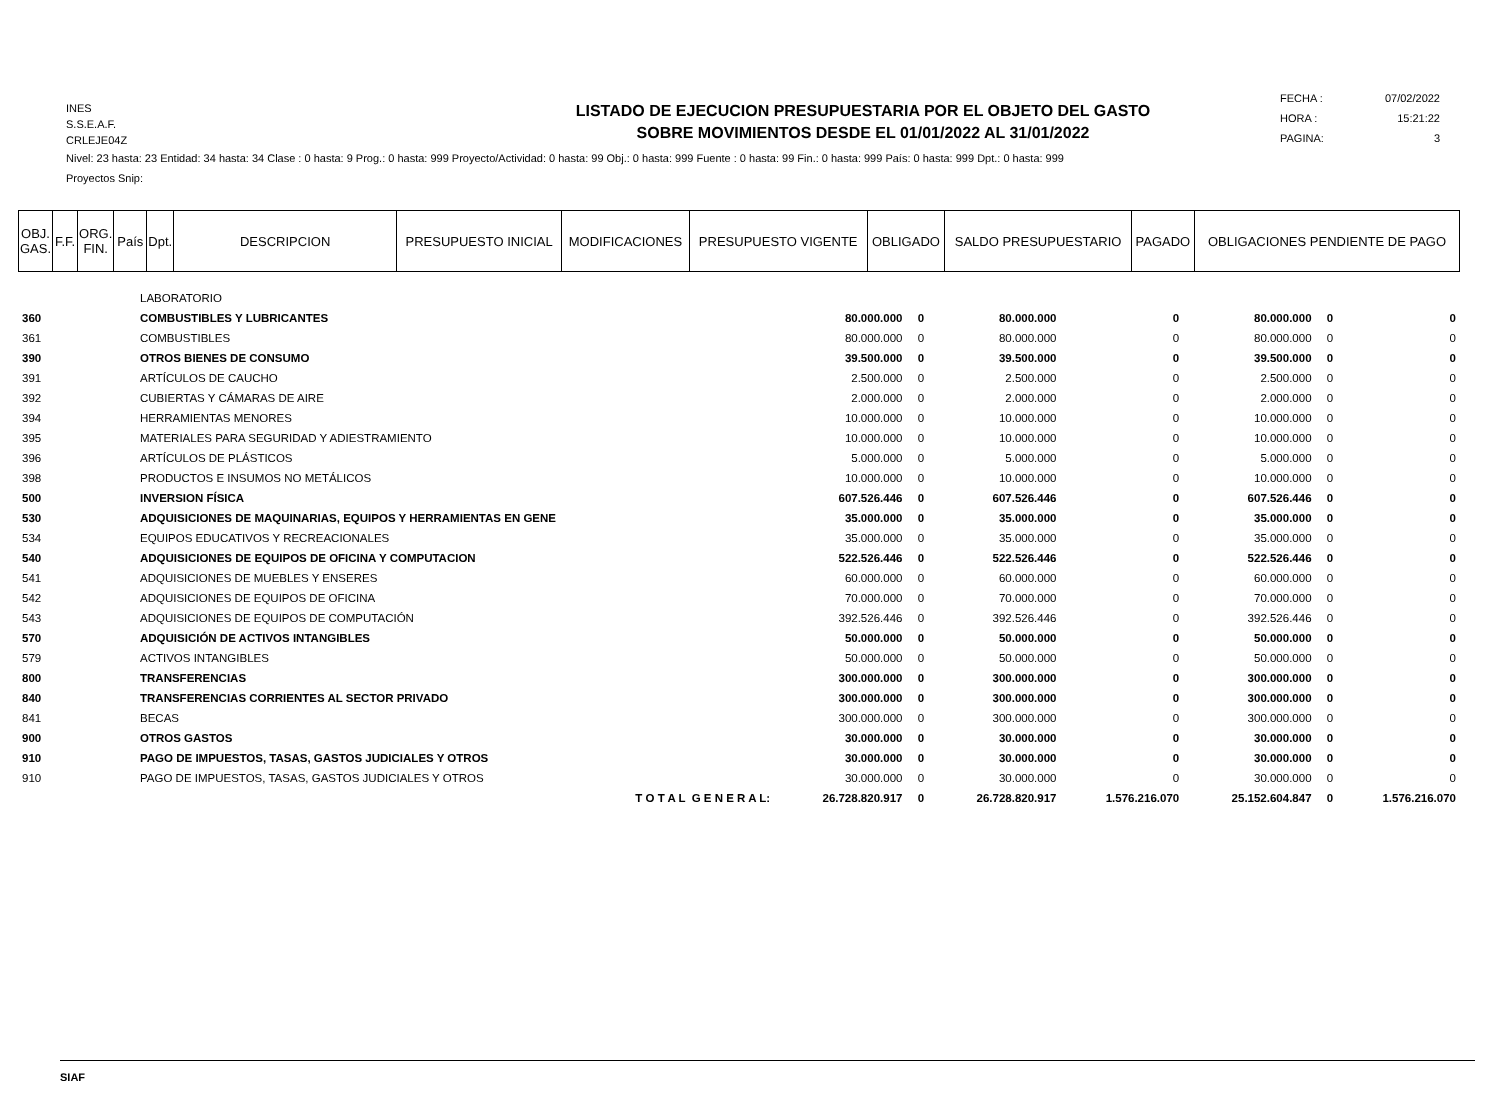INES
S.S.E.A.F.
CRLEJE04Z
LISTADO DE EJECUCION PRESUPUESTARIA POR EL OBJETO DEL GASTO
SOBRE MOVIMIENTOS DESDE EL 01/01/2022 AL 31/01/2022
FECHA : 07/02/2022
HORA : 15:21:22
PAGINA: 3
Nivel: 23 hasta: 23 Entidad: 34 hasta: 34 Clase : 0 hasta: 9 Prog.: 0 hasta: 999 Proyecto/Actividad: 0 hasta: 99 Obj.: 0 hasta: 999 Fuente : 0 hasta: 99 Fin.: 0 hasta: 999 País: 0 hasta: 999 Dpt.: 0 hasta: 999
Proyectos Snip:
| OBJ. GAS. | F.F. | ORG. FIN. | País | Dpt. | DESCRIPCION | PRESUPUESTO INICIAL | MODIFICACIONES | PRESUPUESTO VIGENTE | OBLIGADO | SALDO PRESUPUESTARIO | PAGADO | OBLIGACIONES PENDIENTE DE PAGO |
| --- | --- | --- | --- | --- | --- | --- | --- | --- | --- | --- | --- | --- |
| | LABORATORIO | | | | | | | |
| 360 | COMBUSTIBLES Y LUBRICANTES | 80.000.000 | 0 | 80.000.000 | 0 | 80.000.000 | 0 | 0 |
| 361 | COMBUSTIBLES | 80.000.000 | 0 | 80.000.000 | 0 | 80.000.000 | 0 | 0 |
| 390 | OTROS BIENES DE CONSUMO | 39.500.000 | 0 | 39.500.000 | 0 | 39.500.000 | 0 | 0 |
| 391 | ARTÍCULOS DE CAUCHO | 2.500.000 | 0 | 2.500.000 | 0 | 2.500.000 | 0 | 0 |
| 392 | CUBIERTAS Y CÁMARAS DE AIRE | 2.000.000 | 0 | 2.000.000 | 0 | 2.000.000 | 0 | 0 |
| 394 | HERRAMIENTAS MENORES | 10.000.000 | 0 | 10.000.000 | 0 | 10.000.000 | 0 | 0 |
| 395 | MATERIALES PARA SEGURIDAD Y ADIESTRAMIENTO | 10.000.000 | 0 | 10.000.000 | 0 | 10.000.000 | 0 | 0 |
| 396 | ARTÍCULOS DE PLÁSTICOS | 5.000.000 | 0 | 5.000.000 | 0 | 5.000.000 | 0 | 0 |
| 398 | PRODUCTOS E INSUMOS NO METÁLICOS | 10.000.000 | 0 | 10.000.000 | 0 | 10.000.000 | 0 | 0 |
| 500 | INVERSION FÍSICA | 607.526.446 | 0 | 607.526.446 | 0 | 607.526.446 | 0 | 0 |
| 530 | ADQUISICIONES DE MAQUINARIAS, EQUIPOS Y HERRAMIENTAS EN GENE | 35.000.000 | 0 | 35.000.000 | 0 | 35.000.000 | 0 | 0 |
| 534 | EQUIPOS EDUCATIVOS Y RECREACIONALES | 35.000.000 | 0 | 35.000.000 | 0 | 35.000.000 | 0 | 0 |
| 540 | ADQUISICIONES DE EQUIPOS DE OFICINA Y COMPUTACION | 522.526.446 | 0 | 522.526.446 | 0 | 522.526.446 | 0 | 0 |
| 541 | ADQUISICIONES DE MUEBLES Y ENSERES | 60.000.000 | 0 | 60.000.000 | 0 | 60.000.000 | 0 | 0 |
| 542 | ADQUISICIONES DE EQUIPOS DE OFICINA | 70.000.000 | 0 | 70.000.000 | 0 | 70.000.000 | 0 | 0 |
| 543 | ADQUISICIONES DE EQUIPOS DE COMPUTACIÓN | 392.526.446 | 0 | 392.526.446 | 0 | 392.526.446 | 0 | 0 |
| 570 | ADQUISICIÓN DE ACTIVOS INTANGIBLES | 50.000.000 | 0 | 50.000.000 | 0 | 50.000.000 | 0 | 0 |
| 579 | ACTIVOS INTANGIBLES | 50.000.000 | 0 | 50.000.000 | 0 | 50.000.000 | 0 | 0 |
| 800 | TRANSFERENCIAS | 300.000.000 | 0 | 300.000.000 | 0 | 300.000.000 | 0 | 0 |
| 840 | TRANSFERENCIAS CORRIENTES AL SECTOR PRIVADO | 300.000.000 | 0 | 300.000.000 | 0 | 300.000.000 | 0 | 0 |
| 841 | BECAS | 300.000.000 | 0 | 300.000.000 | 0 | 300.000.000 | 0 | 0 |
| 900 | OTROS GASTOS | 30.000.000 | 0 | 30.000.000 | 0 | 30.000.000 | 0 | 0 |
| 910 | PAGO DE IMPUESTOS, TASAS, GASTOS JUDICIALES Y OTROS | 30.000.000 | 0 | 30.000.000 | 0 | 30.000.000 | 0 | 0 |
| 910 | PAGO DE IMPUESTOS, TASAS, GASTOS JUDICIALES Y OTROS | 30.000.000 | 0 | 30.000.000 | 0 | 30.000.000 | 0 | 0 |
| | T O T A L G E N E R A L: | 26.728.820.917 | 0 | 26.728.820.917 | 1.576.216.070 | 25.152.604.847 | 0 | 1.576.216.070 |
SIAF